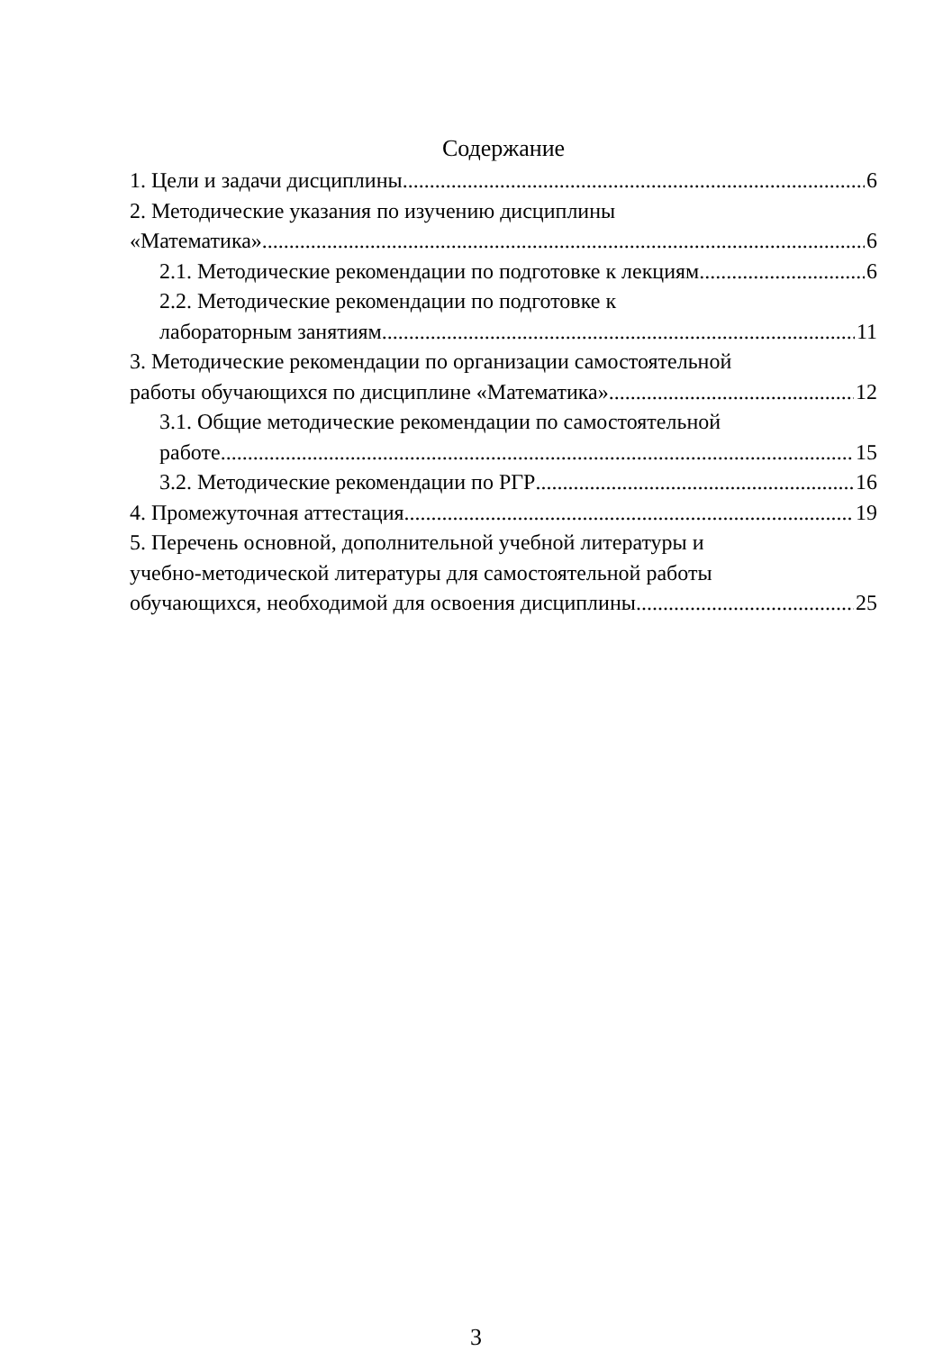Содержание
1. Цели и задачи дисциплины 6
2. Методические указания по изучению дисциплины
«Математика» 6
2.1. Методические рекомендации по подготовке к лекциям 6
2.2. Методические рекомендации по подготовке к
лабораторным занятиям 11
3. Методические рекомендации по организации самостоятельной
работы обучающихся по дисциплине «Математика» 12
3.1. Общие методические рекомендации по самостоятельной
работе 15
3.2. Методические рекомендации по РГР 16
4. Промежуточная аттестация 19
5. Перечень основной, дополнительной учебной литературы и
учебно-методической литературы для самостоятельной работы
обучающихся, необходимой для освоения дисциплины 25
3